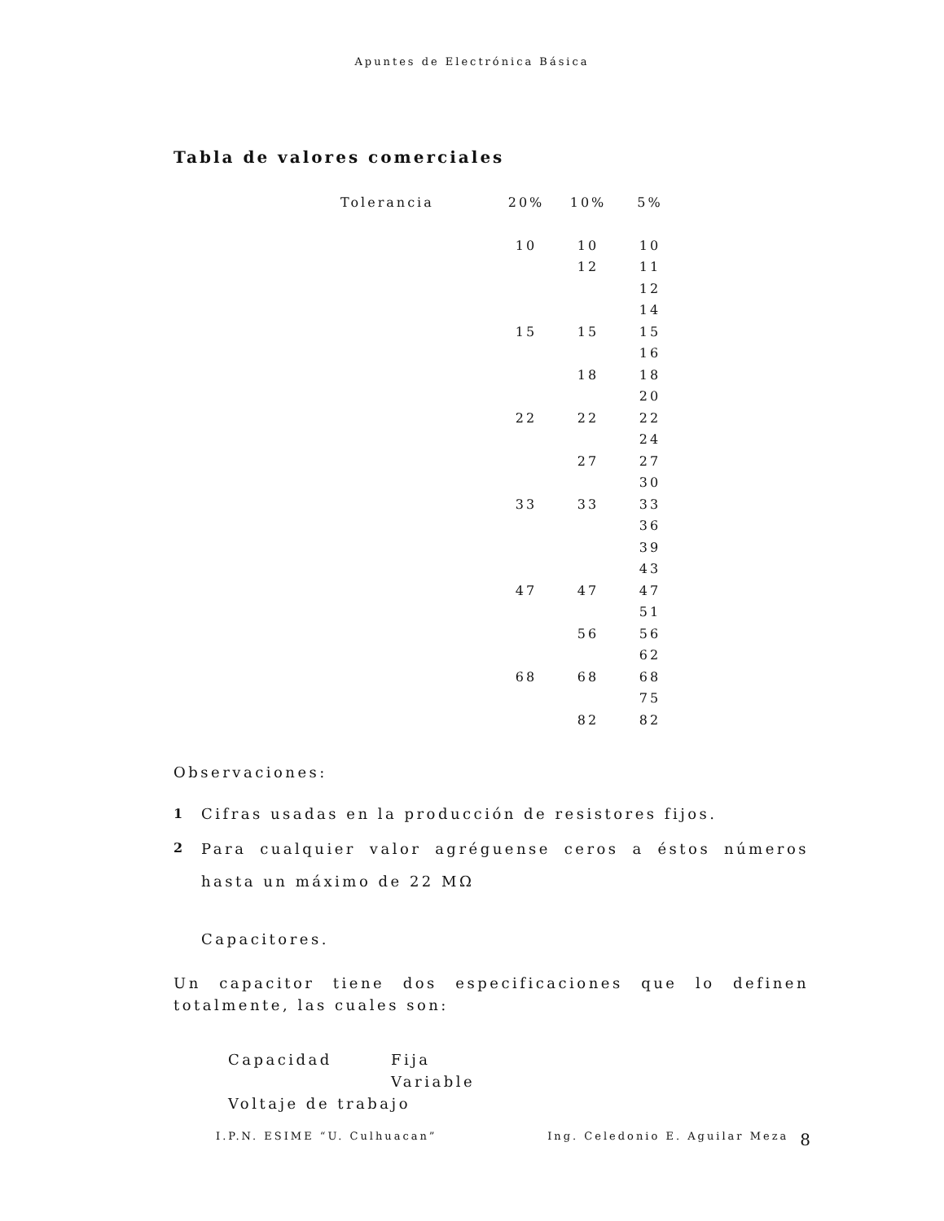Apuntes de Electrónica Básica
Tabla de valores comerciales
| Tolerancia | 20% | 10% | 5% |
| | 10 | 10 | 10 |
| | | 12 | 11 |
| | | | 12 |
| | | | 14 |
| | 15 | 15 | 15 |
| | | | 16 |
| | | 18 | 18 |
| | | | 20 |
| | 22 | 22 | 22 |
| | | | 24 |
| | | 27 | 27 |
| | | | 30 |
| | 33 | 33 | 33 |
| | | | 36 |
| | | | 39 |
| | | | 43 |
| | 47 | 47 | 47 |
| | | | 51 |
| | | 56 | 56 |
| | | | 62 |
| | 68 | 68 | 68 |
| | | | 75 |
| | | 82 | 82 |
Observaciones:
1 Cifras usadas en la producción de resistores fijos.
2
Para cualquier valor agréguense ceros a éstos números hasta un máximo de 22 MΩ
Capacitores.
Un capacitor tiene dos especificaciones que lo definen totalmente, las cuales son:
Capacidad Fija
Variable
Voltaje de trabajo
I.P.N. ESIME “U. Culhuacan” Ing. Celedonio E. Aguilar Meza 8